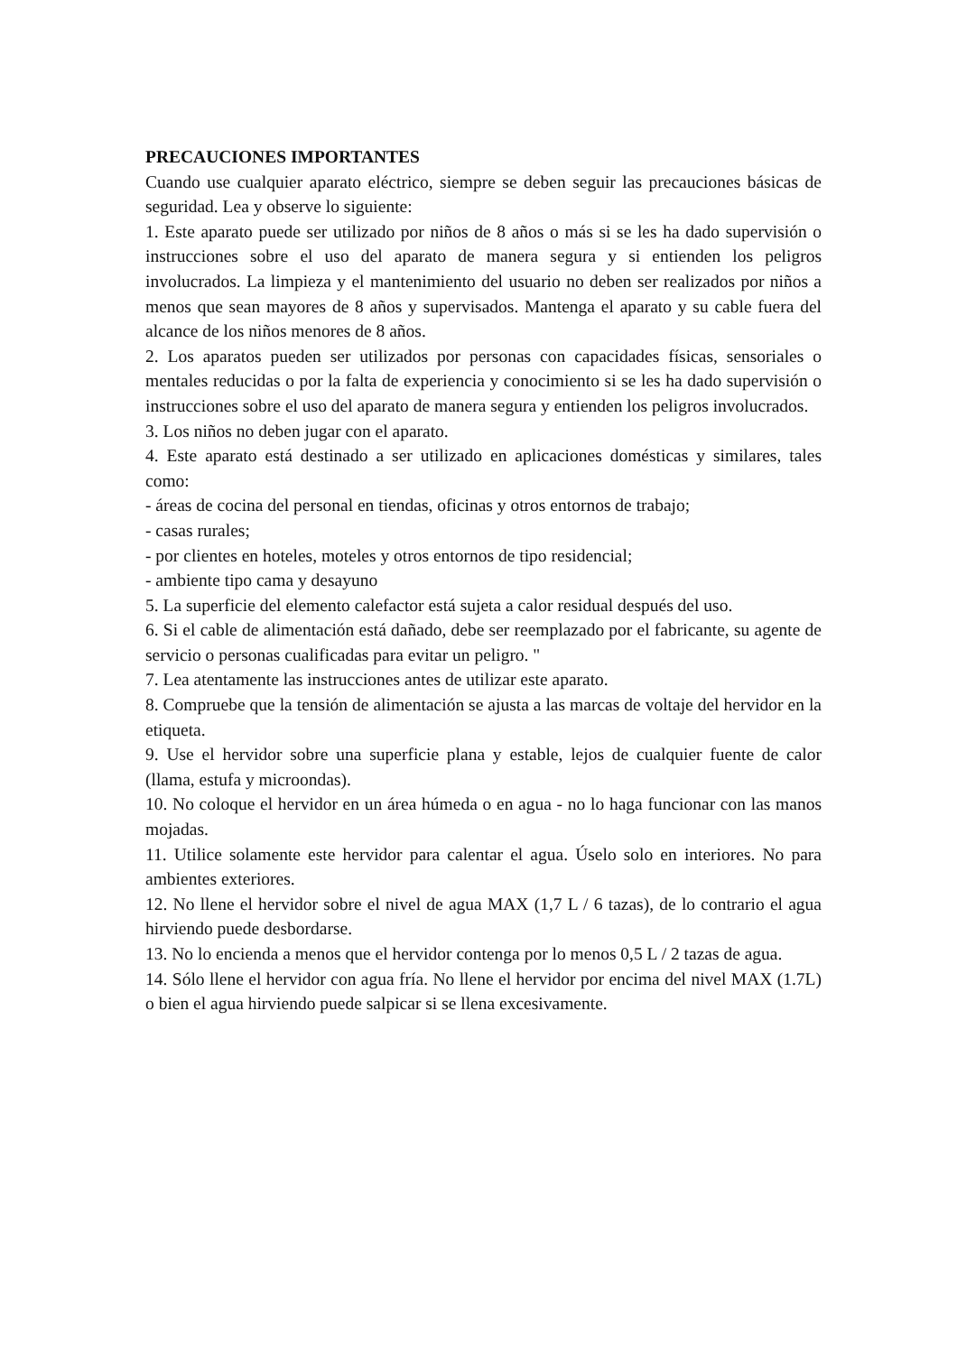PRECAUCIONES IMPORTANTES
Cuando use cualquier aparato eléctrico, siempre se deben seguir las precauciones básicas de seguridad. Lea y observe lo siguiente:
1. Este aparato puede ser utilizado por niños de 8 años o más si se les ha dado supervisión o instrucciones sobre el uso del aparato de manera segura y si entienden los peligros involucrados. La limpieza y el mantenimiento del usuario no deben ser realizados por niños a menos que sean mayores de 8 años y supervisados. Mantenga el aparato y su cable fuera del alcance de los niños menores de 8 años.
2. Los aparatos pueden ser utilizados por personas con capacidades físicas, sensoriales o mentales reducidas o por la falta de experiencia y conocimiento si se les ha dado supervisión o instrucciones sobre el uso del aparato de manera segura y entienden los peligros involucrados.
3. Los niños no deben jugar con el aparato.
4. Este aparato está destinado a ser utilizado en aplicaciones domésticas y similares, tales como:
- áreas de cocina del personal en tiendas, oficinas y otros entornos de trabajo;
- casas rurales;
- por clientes en hoteles, moteles y otros entornos de tipo residencial;
- ambiente tipo cama y desayuno
5. La superficie del elemento calefactor está sujeta a calor residual después del uso.
6. Si el cable de alimentación está dañado, debe ser reemplazado por el fabricante, su agente de servicio o personas cualificadas para evitar un peligro. "
7. Lea atentamente las instrucciones antes de utilizar este aparato.
8. Compruebe que la tensión de alimentación se ajusta a las marcas de voltaje del hervidor en la etiqueta.
9. Use el hervidor sobre una superficie plana y estable, lejos de cualquier fuente de calor (llama, estufa y microondas).
10. No coloque el hervidor en un área húmeda o en agua - no lo haga funcionar con las manos mojadas.
11. Utilice solamente este hervidor para calentar el agua. Úselo solo en interiores. No para ambientes exteriores.
12. No llene el hervidor sobre el nivel de agua MAX (1,7 L / 6 tazas), de lo contrario el agua hirviendo puede desbordarse.
13. No lo encienda a menos que el hervidor contenga por lo menos 0,5 L / 2 tazas de agua.
14. Sólo llene el hervidor con agua fría. No llene el hervidor por encima del nivel MAX (1.7L) o bien el agua hirviendo puede salpicar si se llena excesivamente.